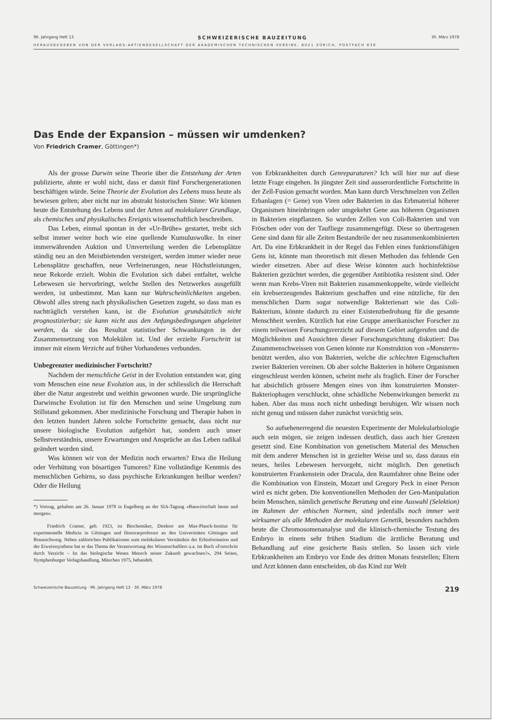96. Jahrgang Heft 13 SCHWEIZERISCHE BAUZEITUNG 30. März 1978
HERAUSGEGEBEN VON DER VERLAGS-AKTIENGESELLSCHAFT DER AKADEMISCHEN TECHNISCHEN VEREINE, 8021 ZÜRICH, POSTFACH 630
Das Ende der Expansion – müssen wir umdenken?
Von Friedrich Cramer, Göttingen*)
Als der grosse Darwin seine Theorie über die Entstehung der Arten publizierte, ahnte er wohl nicht, dass er damit fünf Forschergenerationen beschäftigen würde. Seine Theorie der Evolution des Lebens muss heute als bewiesen gelten; aber nicht nur im abstrakt historischen Sinne: Wir können heute die Entstehung des Lebens und der Arten auf molekularer Grundlage, als chemisches und physikalisches Ereignis wissenschaftlich beschreiben.
Das Leben, einmal spontan in der «Ur-Brühe» gestartet, treibt sich selbst immer weiter hoch wie eine quellende Kumuluswolke. In einer immerwährenden Auktion und Umverteilung werden die Lebensplätze ständig neu an den Meistbietenden versteigert, werden immer wieder neue Lebensplätze geschaffen, neue Verfeinerungen, neue Höchstleistungen, neue Rekorde erzielt. Wohin die Evolution sich dabei entfaltet, welche Lebewesen sie hervorbringt, welche Stellen des Netzwerkes ausgefüllt werden, ist unbestimmt. Man kann nur Wahrscheinlichkeiten angeben. Obwohl alles streng nach physikalischen Gesetzen zugeht, so dass man es nachträglich verstehen kann, ist die Evolution grundsätzlich nicht prognostizierbar; sie kann nicht aus den Anfangsbedingungen abgeleitet werden, da sie das Resultat statistischer Schwankungen in der Zusammensetzung von Molekülen ist. Und der erzielte Fortschritt ist immer mit einem Verzicht auf früher Vorhandenes verbunden.
Unbegrenzter medizinischer Fortschritt?
Nachdem der menschliche Geist in der Evolution entstanden war, ging vom Menschen eine neue Evolution aus, in der schliesslich die Herrschaft über die Natur angestrebt und weithin gewonnen wurde. Die ursprüngliche Darwinsche Evolution ist für den Menschen und seine Umgebung zum Stillstand gekommen. Aber medizinische Forschung und Therapie haben in den letzten hundert Jahren solche Fortschritte gemacht, dass nicht nur unsere biologische Evolution aufgehört hat, sondern auch unser Selbstverständnis, unsere Erwartungen und Ansprüche an das Leben radikal geändert worden sind.
Was können wir von der Medizin noch erwarten? Etwa die Heilung oder Verhütung von bösartigen Tumoren? Eine vollständige Kenntnis des menschlichen Gehirns, so dass psychische Erkrankungen heilbar werden? Oder die Heilung
*) Vortrag, gehalten am 26. Januar 1978 in Engelberg an der SIA-Tagung «Bauwirtschaft heute und morgen».
Friedrich Cramer, geb. 1923, ist Biochemiker, Direktor am Max-Planck-Institut für experimentelle Medizin in Göttingen und Honorarprofessor an den Universitäten Göttingen und Braunschweig. Neben zahlreichen Publikationen zum molekularen Verständnis der Erbinformation und der Eiweisssynthese hat er das Thema der Verantwortung des Wissenschaftlers u.a. im Buch «Fortschritt durch Verzicht – Ist das biologische Wesen Mensch seiner Zukunft gewachsen?», 294 Seiten, Nymphenburger Verlagshandlung, München 1975, behandelt.
von Erbkrankheiten durch Genreparaturen? Ich will hier nur auf diese letzte Frage eingehen. In jüngster Zeit sind ausserordentliche Fortschritte in der Zell-Fusion gemacht worden. Man kann durch Verschmelzen von Zellen Erbanlagen (= Gene) von Viren oder Bakterien in das Erbmaterial höherer Organismen hineinbringen oder umgekehrt Gene aus höheren Organismen in Bakterien einpflanzen. So wurden Zellen von Coli-Bakterien und von Fröschen oder von der Taufliege zusammengefügt. Diese so übertragenen Gene sind dann für alle Zeiten Bestandteile der neu zusammenkombinierten Art. Da eine Erbkrankheit in der Regel das Fehlen eines funktionsfähigen Gens ist, könnte man theoretisch mit diesen Methoden das fehlende Gen wieder einsetzen. Aber auf diese Weise könnten auch hochinfektiöse Bakterien gezüchtet werden, die gegenüber Antibiotika resistent sind. Oder wenn man Krebs-Viren mit Bakterien zusammenkoppelte, würde vielleicht ein krebserzeugendes Bakterium geschaffen und eine nützliche, für den menschlichen Darm sogar notwendige Bakterienart wie das Coli-Bakterium, könnte dadurch zu einer Existenzbedrohung für die gesamte Menschheit werden. Kürzlich hat eine Gruppe amerikanischer Forscher zu einem teilweisen Forschungsverzicht auf diesem Gebiet aufgerufen und die Möglichkeiten und Aussichten dieser Forschungsrichtung diskutiert: Das Zusammenschweissen von Genen könnte zur Konstruktion von «Monstern» benützt werden, also von Bakterien, welche die schlechten Eigenschaften zweier Bakterien vereinen. Ob aber solche Bakterien in höhere Organismen eingeschleust werden können, scheint mehr als fraglich. Einer der Forscher hat absichtlich grössere Mengen eines von ihm konstruierten Monster-Bakteriophagen verschluckt, ohne schädliche Nebenwirkungen bemerkt zu haben. Aber das muss noch nicht unbedingt beruhigen. Wir wissen noch nicht genug und müssen daher zunächst vorsichtig sein.
So aufsehenerregend die neuesten Experimente der Molekularbiologie auch sein mögen, sie zeigen indessen deutlich, dass auch hier Grenzen gesetzt sind. Eine Kombination von genetischem Material des Menschen mit dem anderer Menschen ist in gezielter Weise und so, dass daraus ein neues, heiles Lebewesen hervorgeht, nicht möglich. Den genetisch konstruierten Frankenstein oder Dracula, den Raumfahrer ohne Beine oder die Kombination von Einstein, Mozart und Gregory Peck in einer Person wird es nicht geben. Die konventionellen Methoden der Gen-Manipulation beim Menschen, nämlich genetische Beratung und eine Auswahl (Selektion) im Rahmen der ethischen Normen, sind jedenfalls noch immer weit wirksamer als alle Methoden der molekularen Genetik, besonders nachdem heute die Chromosomenanalyse und die klinisch-chemische Testung des Embryo in einem sehr frühen Stadium die ärztliche Beratung und Behandlung auf eine gesicherte Basis stellen. So lassen sich viele Erbkrankheiten am Embryo vor Ende des dritten Monats feststellen; Eltern und Arzt können dann entscheiden, ob das Kind zur Welt
Schweizerische Bauzeitung · 96. Jahrgang Heft 13 · 30. März 1978 219